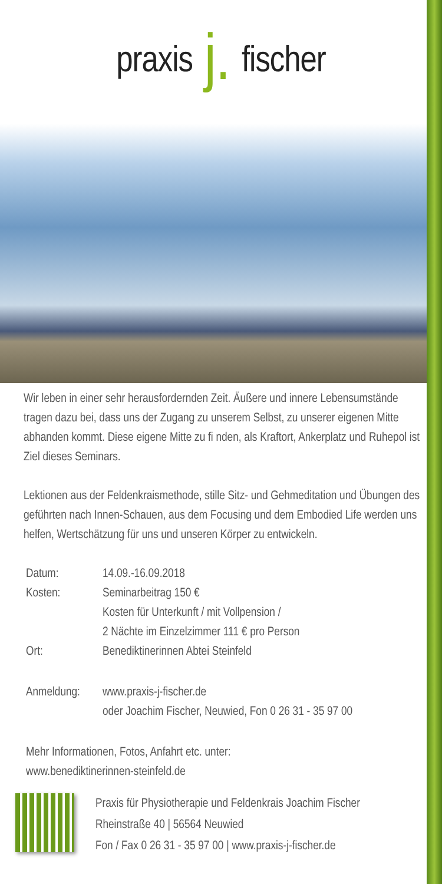praxis j. fischer
Wir leben in einer sehr herausfordernden Zeit. Äußere und innere Lebensumstände tragen dazu bei, dass uns der Zugang zu unserem Selbst, zu unserer eigenen Mitte abhanden kommt. Diese eigene Mitte zu fi nden, als Kraftort, Ankerplatz und Ruhepol ist Ziel dieses Seminars.
Lektionen aus der Feldenkraismethode, stille Sitz- und Gehmeditation und Übungen des geführten nach Innen-Schauen, aus dem Focusing und dem Embodied Life werden uns helfen, Wertschätzung für uns und unseren Körper zu entwickeln.
| Datum: | 14.09.-16.09.2018 |
| Kosten: | Seminarbeitrag 150 € Kosten für Unterkunft / mit Vollpension / 2 Nächte im Einzelzimmer 111 € pro Person |
| Ort: | Benediktinerinnen Abtei Steinfeld |
| Anmeldung: | www.praxis-j-fischer.de oder Joachim Fischer, Neuwied, Fon 0 26 31 - 35 97 00 |
Mehr Informationen, Fotos, Anfahrt etc. unter:
www.benediktinerinnen-steinfeld.de
Praxis für Physiotherapie und Feldenkrais Joachim Fischer
Rheinstraße 40 | 56564 Neuwied
Fon / Fax 0 26 31 - 35 97 00 | www.praxis-j-fischer.de